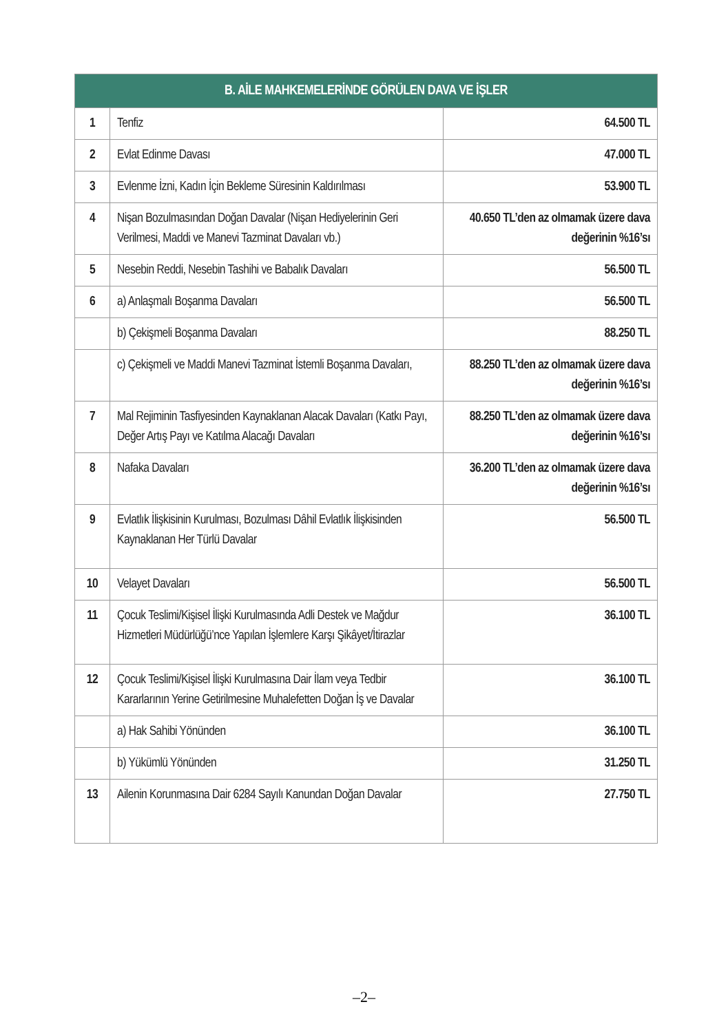| B. AİLE MAHKEMELERİNDE GÖRÜLEN DAVA VE İŞLER | | |
| --- | --- | --- |
| 1 | Tenfiz | 64.500 TL |
| 2 | Evlat Edinme Davası | 47.000 TL |
| 3 | Evlenme İzni, Kadın İçin Bekleme Süresinin Kaldırılması | 53.900 TL |
| 4 | Nişan Bozulmasından Doğan Davalar (Nişan Hediyelerinin Geri Verilmesi, Maddi ve Manevi Tazminat Davaları vb.) | 40.650 TL’den az olmamak üzere dava değerinin %16’sı |
| 5 | Nesebin Reddi, Nesebin Tashihi ve Babalık Davaları | 56.500 TL |
| 6 | a) Anlaşmalı Boşanma Davaları | 56.500 TL |
| | b) Çekişmeli Boşanma Davaları | 88.250 TL |
| | c) Çekişmeli ve Maddi Manevi Tazminat İstemli Boşanma Davaları, | 88.250 TL’den az olmamak üzere dava değerinin %16’sı |
| 7 | Mal Rejiminin Tasfiyesinden Kaynaklanan Alacak Davaları (Katkı Payı, Değer Artış Payı ve Katılma Alacağı Davaları | 88.250 TL’den az olmamak üzere dava değerinin %16’sı |
| 8 | Nafaka Davaları | 36.200 TL’den az olmamak üzere dava değerinin %16’sı |
| 9 | Evlatlık İlişkisinin Kurulması, Bozulması Dâhil Evlatlık İlişkisinden Kaynaklanan Her Türlü Davalar | 56.500 TL |
| 10 | Velayet Davaları | 56.500 TL |
| 11 | Çocuk Teslimi/Kişisel İlişki Kurulmasında Adli Destek ve Mağdur Hizmetleri Müdürlüğü’nce Yapılan İşlemlere Karşı Şikâyet/İtirazlar | 36.100 TL |
| 12 | Çocuk Teslimi/Kişisel İlişki Kurulmasına Dair İlam veya Tedbir Kararlarının Yerine Getirilmesine Muhalefetten Doğan İş ve Davalar | 36.100 TL |
| | a) Hak Sahibi Yönünden | 36.100 TL |
| | b) Yükümlü Yönünden | 31.250 TL |
| 13 | Ailenin Korunmasına Dair 6284 Sayılı Kanundan Doğan Davalar | 27.750 TL |
–2–